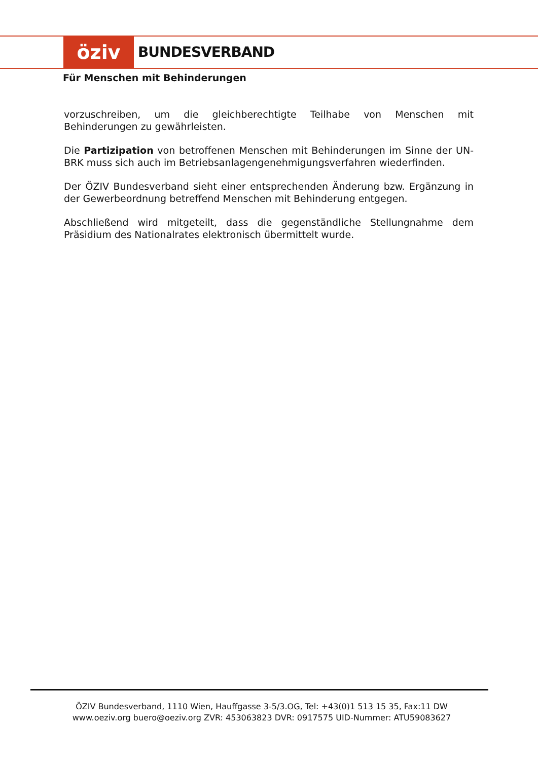öziv
BUNDESVERBAND
Für Menschen mit Behinderungen
vorzuschreiben, um die gleichberechtigte Teilhabe von Menschen mit Behinderungen zu gewährleisten.
Die Partizipation von betroffenen Menschen mit Behinderungen im Sinne der UN-BRK muss sich auch im Betriebsanlagengenehmigungsverfahren wiederfinden.
Der ÖZIV Bundesverband sieht einer entsprechenden Änderung bzw. Ergänzung in der Gewerbeordnung betreffend Menschen mit Behinderung entgegen.
Abschließend wird mitgeteilt, dass die gegenständliche Stellungnahme dem Präsidium des Nationalrates elektronisch übermittelt wurde.
ÖZIV Bundesverband, 1110 Wien, Hauffgasse 3-5/3.OG, Tel: +43(0)1 513 15 35, Fax:11 DW
www.oeziv.org buero@oeziv.org ZVR: 453063823 DVR: 0917575 UID-Nummer: ATU59083627